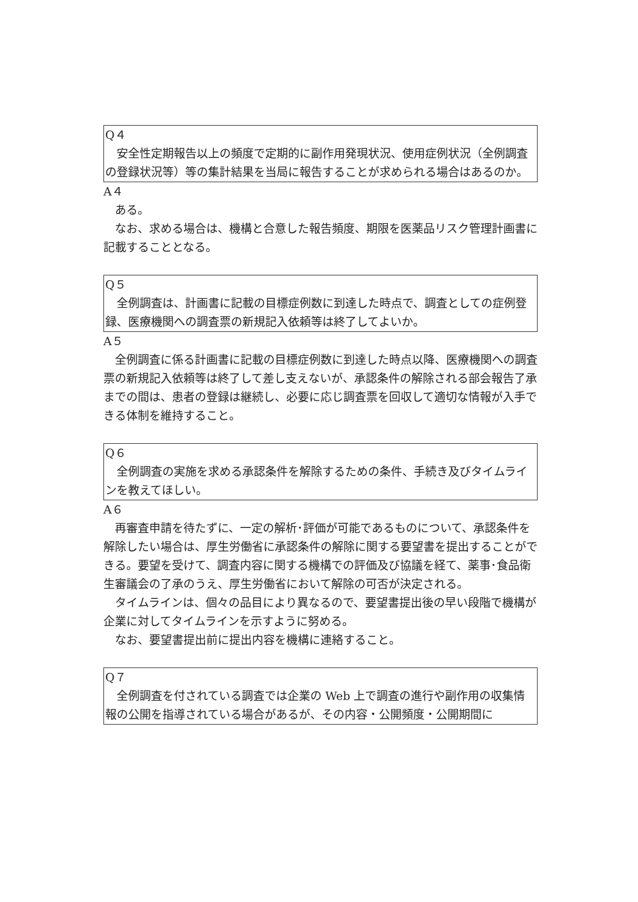Q４
安全性定期報告以上の頻度で定期的に副作用発現状況、使用症例状況（全例調査の登録状況等）等の集計結果を当局に報告することが求められる場合はあるのか。
A４
ある。
なお、求める場合は、機構と合意した報告頻度、期限を医薬品リスク管理計画書に記載することとなる。
Q５
全例調査は、計画書に記載の目標症例数に到達した時点で、調査としての症例登録、医療機関への調査票の新規記入依頼等は終了してよいか。
A５
全例調査に係る計画書に記載の目標症例数に到達した時点以降、医療機関への調査票の新規記入依頼等は終了して差し支えないが、承認条件の解除される部会報告了承までの間は、患者の登録は継続し、必要に応じ調査票を回収して適切な情報が入手できる体制を維持すること。
Q６
全例調査の実施を求める承認条件を解除するための条件、手続き及びタイムラインを教えてほしい。
A６
再審査申請を待たずに、一定の解析･評価が可能であるものについて、承認条件を解除したい場合は、厚生労働省に承認条件の解除に関する要望書を提出することができる。要望を受けて、調査内容に関する機構での評価及び協議を経て、薬事･食品衛生審議会の了承のうえ、厚生労働省において解除の可否が決定される。
タイムラインは、個々の品目により異なるので、要望書提出後の早い段階で機構が企業に対してタイムラインを示すように努める。
なお、要望書提出前に提出内容を機構に連絡すること。
Q７
全例調査を付されている調査では企業の Web 上で調査の進行や副作用の収集情報の公開を指導されている場合があるが、その内容・公開頻度・公開期間に